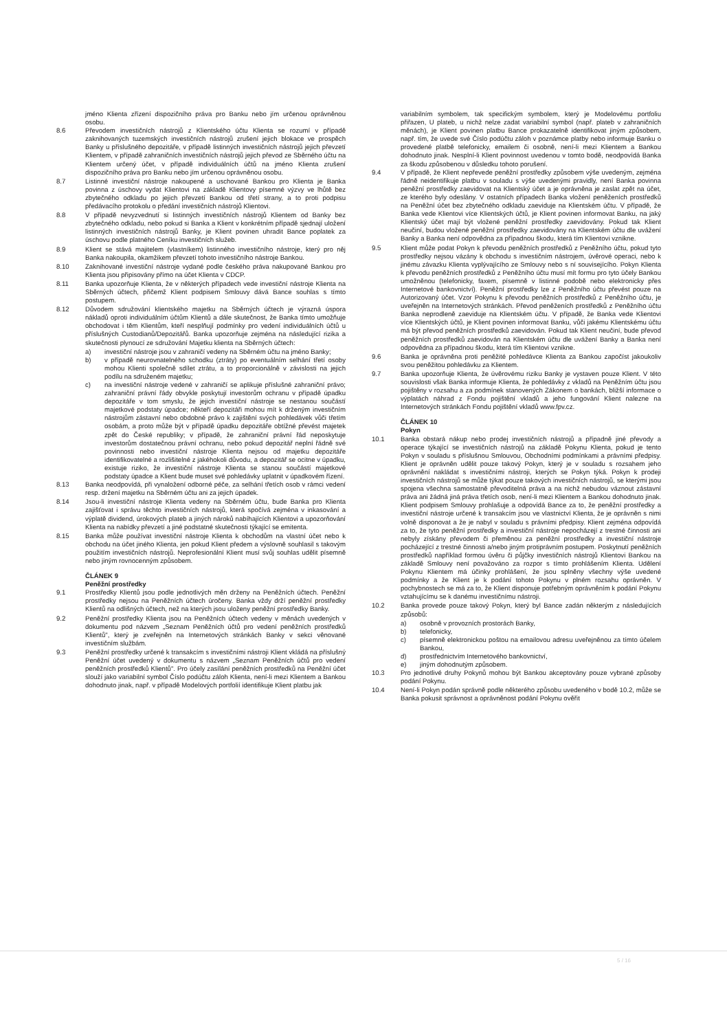jméno Klienta zřízení dispozičního práva pro Banku nebo jím určenou oprávněnou osobu.
8.6 Převodem investičních nástrojů z Klientského účtu Klienta se rozumí v případě zaknihovaných tuzemských investičních nástrojů zrušení jejich blokace ve prospěch Banky u příslušného depozitáře, v případě listinných investičních nástrojů jejich převzetí Klientem, v případě zahraničních investičních nástrojů jejich převod ze Sběrného účtu na Klientem určený účet, v případě individuálních účtů na jméno Klienta zrušení dispozičního práva pro Banku nebo jím určenou oprávněnou osobu.
8.7 Listinné investiční nástroje nakoupené a uschované Bankou pro Klienta je Banka povinna z úschovy vydat Klientovi na základě Klientovy písemné výzvy ve lhůtě bez zbytečného odkladu po jejich převzetí Bankou od třetí strany, a to proti podpisu předávacího protokolu o předání investičních nástrojů Klientovi.
8.8 V případě nevyzvednutí si listinných investičních nástrojů Klientem od Banky bez zbytečného odkladu, nebo pokud si Banka a Klient v konkrétním případě sjednají uložení listinných investičních nástrojů Banky, je Klient povinen uhradit Bance poplatek za úschovu podle platného Ceníku investičních služeb.
8.9 Klient se stává majitelem (vlastníkem) listinného investičního nástroje, který pro něj Banka nakoupila, okamžikem převzetí tohoto investičního nástroje Bankou.
8.10 Zaknihované investiční nástroje vydané podle českého práva nakupované Bankou pro Klienta jsou připisovány přímo na účet Klienta v CDCP.
8.11 Banka upozorňuje Klienta, že v některých případech vede investiční nástroje Klienta na Sběrných účtech, přičemž Klient podpisem Smlouvy dává Bance souhlas s tímto postupem.
8.12 Důvodem sdružování klientského majetku na Sběrných účtech je výrazná úspora nákladů oproti individuálním účtům Klientů a dále skutečnost, že Banka tímto umožňuje obchodovat i těm Klientům, kteří nesplňují podmínky pro vedení individuálních účtů u příslušných Custodianů/Depozitářů. Banka upozorňuje zejména na následující rizika a skutečnosti plynoucí ze sdružování Majetku klienta na Sběrných účtech:
a) investiční nástroje jsou v zahraničí vedeny na Sběrném účtu na jméno Banky;
b) v případě neurovnatelného schodku (ztráty) po eventuálním selhání třetí osoby mohou Klienti společně sdílet ztrátu, a to proporcionálně v závislosti na jejich podílu na sdruženém majetku;
c) na investiční nástroje vedené v zahraničí se aplikuje příslušné zahraniční právo; zahraniční právní řády obvykle poskytují investorům ochranu v případě úpadku depozitáře v tom smyslu, že jejich investiční nástroje se nestanou součástí majetkové podstaty úpadce; někteří depozitáři mohou mít k drženým investičním nástrojům zástavní nebo obdobné právo k zajištění svých pohledávek vůči třetím osobám, a proto může být v případě úpadku depozitáře obtížné převést majetek zpět do České republiky; v případě, že zahraniční právní řád neposkytuje investorům dostatečnou právní ochranu, nebo pokud depozitář neplní řádně své povinnosti nebo investiční nástroje Klienta nejsou od majetku depozitáře identifikovatelné a rozlišitelné z jakéhokoli důvodu, a depozitář se ocitne v úpadku, existuje riziko, že investiční nástroje Klienta se stanou součástí majetkové podstaty úpadce a Klient bude muset své pohledávky uplatnit v úpadkovém řízení.
8.13 Banka neodpovídá, při vynaložení odborné péče, za selhání třetích osob v rámci vedení resp. držení majetku na Sběrném účtu ani za jejich úpadek.
8.14 Jsou-li investiční nástroje Klienta vedeny na Sběrném účtu, bude Banka pro Klienta zajišťovat i správu těchto investičních nástrojů, která spočívá zejména v inkasování a výplatě dividend, úrokových plateb a jiných nároků nabíhajících Klientovi a upozorňování Klienta na nabídky převzetí a jiné podstatné skutečnosti týkající se emitenta.
8.15 Banka může používat investiční nástroje Klienta k obchodům na vlastní účet nebo k obchodu na účet jiného Klienta, jen pokud Klient předem a výslovně souhlasil s takovým použitím investičních nástrojů. Neprofesionální Klient musí svůj souhlas udělit písemně nebo jiným rovnocenným způsobem.
ČLÁNEK 9
Peněžní prostředky
9.1 Prostředky Klientů jsou podle jednotlivých měn drženy na Peněžních účtech. Peněžní prostředky nejsou na Peněžních účtech úročeny. Banka vždy drží peněžní prostředky Klientů na odlišných účtech, než na kterých jsou uloženy peněžní prostředky Banky.
9.2 Peněžní prostředky Klienta jsou na Peněžních účtech vedeny v měnách uvedených v dokumentu pod názvem „Seznam Peněžních účtů pro vedení peněžních prostředků Klientů", který je zveřejněn na Internetových stránkách Banky v sekci věnované investičním službám.
9.3 Peněžní prostředky určené k transakcím s investičními nástroji Klient vkládá na příslušný Peněžní účet uvedený v dokumentu s názvem „Seznam Peněžních účtů pro vedení peněžních prostředků Klientů". Pro účely zasílání peněžních prostředků na Peněžní účet slouží jako variabilní symbol Číslo podúčtu záloh Klienta, není-li mezi Klientem a Bankou dohodnuto jinak, např. v případě Modelových portfolií identifikuje Klient platbu jak
variabilním symbolem, tak specifickým symbolem, který je Modelovému portfoliu přiřazen, U plateb, u nichž nelze zadat variabilní symbol (např. plateb v zahraničních měnách), je Klient povinen platbu Bance prokazatelně identifikovat jiným způsobem, např. tím, že uvede své Číslo podúčtu záloh v poznámce platby nebo informuje Banku o provedené platbě telefonicky, emailem či osobně, není-li mezi Klientem a Bankou dohodnuto jinak. Nesplní-li Klient povinnost uvedenou v tomto bodě, neodpovídá Banka za škodu způsobenou v důsledku tohoto porušení.
9.4 V případě, že Klient nepřevede peněžní prostředky způsobem výše uvedeným, zejména řádně neidentifikuje platbu v souladu s výše uvedenými pravidly, není Banka povinna peněžní prostředky zaevidovat na Klientský účet a je oprávněna je zaslat zpět na účet, ze kterého byly odeslány. V ostatních případech Banka vložení peněženích prostředků na Peněžní účet bez zbytečného odkladu zaeviduje na Klientském účtu. V případě, že Banka vede Klientovi více Klientských účtů, je Klient povinen informovat Banku, na jaký Klientský účet mají být vložené peněžní prostředky zaevidovány. Pokud tak Klient neučiní, budou vložené peněžní prostředky zaevidovány na Klientském účtu dle uvážení Banky a Banka není odpovědna za případnou škodu, která tím Klientovi vznikne.
9.5 Klient může podat Pokyn k převodu peněžních prostředků z Peněžního účtu, pokud tyto prostředky nejsou vázány k obchodu s investičním nástrojem, úvěrové operaci, nebo k jinému závazku Klienta vyplývajícího ze Smlouvy nebo s ní souvisejícího. Pokyn Klienta k převodu peněžních prostředků z Peněžního účtu musí mít formu pro tyto účely Bankou umožněnou (telefonicky, faxem, písemně v listinné podobě nebo elektronicky přes Internetové bankovnictví). Peněžní prostředky lze z Peněžního účtu převést pouze na Autorizovaný účet. Vzor Pokynu k převodu peněžních prostředků z Peněžního účtu, je uveřejněn na Internetových stránkách. Převod peněženích prostředků z Peněžního účtu Banka neprodleně zaeviduje na Klientském účtu. V případě, že Banka vede Klientovi více Klientských účtů, je Klient povinen informovat Banku, vůči jakému Klientskému účtu má být převod peněžních prostředků zaevidován. Pokud tak Klient neučiní, bude převod peněžních prostředků zaevidován na Klientském účtu dle uvážení Banky a Banka není odpovědna za případnou škodu, která tím Klientovi vznikne.
9.6 Banka je oprávněna proti peněžité pohledávce Klienta za Bankou započíst jakoukoliv svou peněžitou pohledávku za Klientem.
9.7 Banka upozorňuje Klienta, že úvěrovému riziku Banky je vystaven pouze Klient. V této souvislosti však Banka informuje Klienta, že pohledávky z vkladů na Peněžním účtu jsou pojištěny v rozsahu a za podmínek stanovených Zákonem o bankách, bližší informace o výplatách náhrad z Fondu pojištění vkladů a jeho fungování Klient nalezne na Internetových stránkách Fondu pojištění vkladů www.fpv.cz.
ČLÁNEK 10
Pokyn
10.1 Banka obstará nákup nebo prodej investičních nástrojů a případně jiné převody a operace týkající se investičních nástrojů na základě Pokynu Klienta, pokud je tento Pokyn v souladu s příslušnou Smlouvou, Obchodními podmínkami a právními předpisy. Klient je oprávněn udělit pouze takový Pokyn, který je v souladu s rozsahem jeho oprávnění nakládat s investičními nástroji, kterých se Pokyn týká. Pokyn k prodeji investičních nástrojů se může týkat pouze takových investičních nástrojů, se kterými jsou spojena všechna samostatně převoditelná práva a na nichž nebudou váznout zástavní práva ani žádná jiná práva třetích osob, není-li mezi Klientem a Bankou dohodnuto jinak. Klient podpisem Smlouvy prohlašuje a odpovídá Bance za to, že peněžní prostředky a investiční nástroje určené k transakcím jsou ve vlastnictví Klienta, že je oprávněn s nimi volně disponovat a že je nabyl v souladu s právními předpisy. Klient zejména odpovídá za to, že tyto peněžní prostředky a investiční nástroje nepocházejí z trestné činnosti ani nebyly získány převodem či přeměnou za peněžní prostředky a investiční nástroje pocházející z trestné činnosti a/nebo jiným protiprávním postupem. Poskytnutí peněžních prostředků například formou úvěru či půjčky investičních nástrojů Klientovi Bankou na základě Smlouvy není považováno za rozpor s tímto prohlášením Klienta. Udělení Pokynu Klientem má účinky prohlášení, že jsou splněny všechny výše uvedené podmínky a že Klient je k podání tohoto Pokynu v plném rozsahu oprávněn. V pochybnostech se má za to, že Klient disponuje potřebným oprávněním k podání Pokynu vztahujícímu se k danému investičnímu nástroji.
10.2 Banka provede pouze takový Pokyn, který byl Bance zadán některým z následujících způsobů:
a) osobně v provozních prostorách Banky,
b) telefonicky,
c) písemně elektronickou poštou na emailovou adresu uveřejněnou za tímto účelem Bankou,
d) prostřednictvím Internetového bankovnictví,
e) jiným dohodnutým způsobem.
10.3 Pro jednotlivé druhy Pokynů mohou být Bankou akceptovány pouze vybrané způsoby podání Pokynu.
10.4 Není-li Pokyn podán správně podle některého způsobu uvedeného v bodě 10.2, může se Banka pokusit správnost a oprávněnost podání Pokynu ověřit
5 / 16